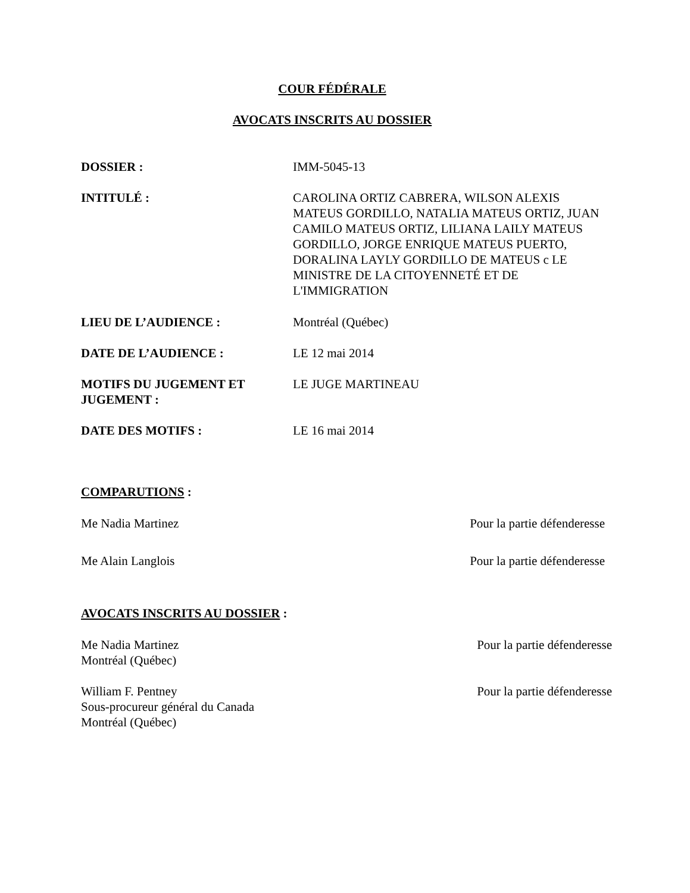COUR FÉDÉRALE
AVOCATS INSCRITS AU DOSSIER
DOSSIER : IMM-5045-13
INTITULÉ : CAROLINA ORTIZ CABRERA, WILSON ALEXIS MATEUS GORDILLO, NATALIA MATEUS ORTIZ, JUAN CAMILO MATEUS ORTIZ, LILIANA LAILY MATEUS GORDILLO, JORGE ENRIQUE MATEUS PUERTO, DORALINA LAYLY GORDILLO DE MATEUS c LE MINISTRE DE LA CITOYENNETÉ ET DE L'IMMIGRATION
LIEU DE L’AUDIENCE : Montréal (Québec)
DATE DE L’AUDIENCE : LE 12 mai 2014
MOTIFS DU JUGEMENT ET JUGEMENT :
LE JUGE MARTINEAU
DATE DES MOTIFS : LE 16 mai 2014
COMPARUTIONS :
Me Nadia Martinez Pour la partie défenderesse
Me Alain Langlois Pour la partie défenderesse
AVOCATS INSCRITS AU DOSSIER :
Me Nadia Martinez
Montréal (Québec) Pour la partie défenderesse
William F. Pentney
Sous-procureur général du Canada
Montréal (Québec) Pour la partie défenderesse